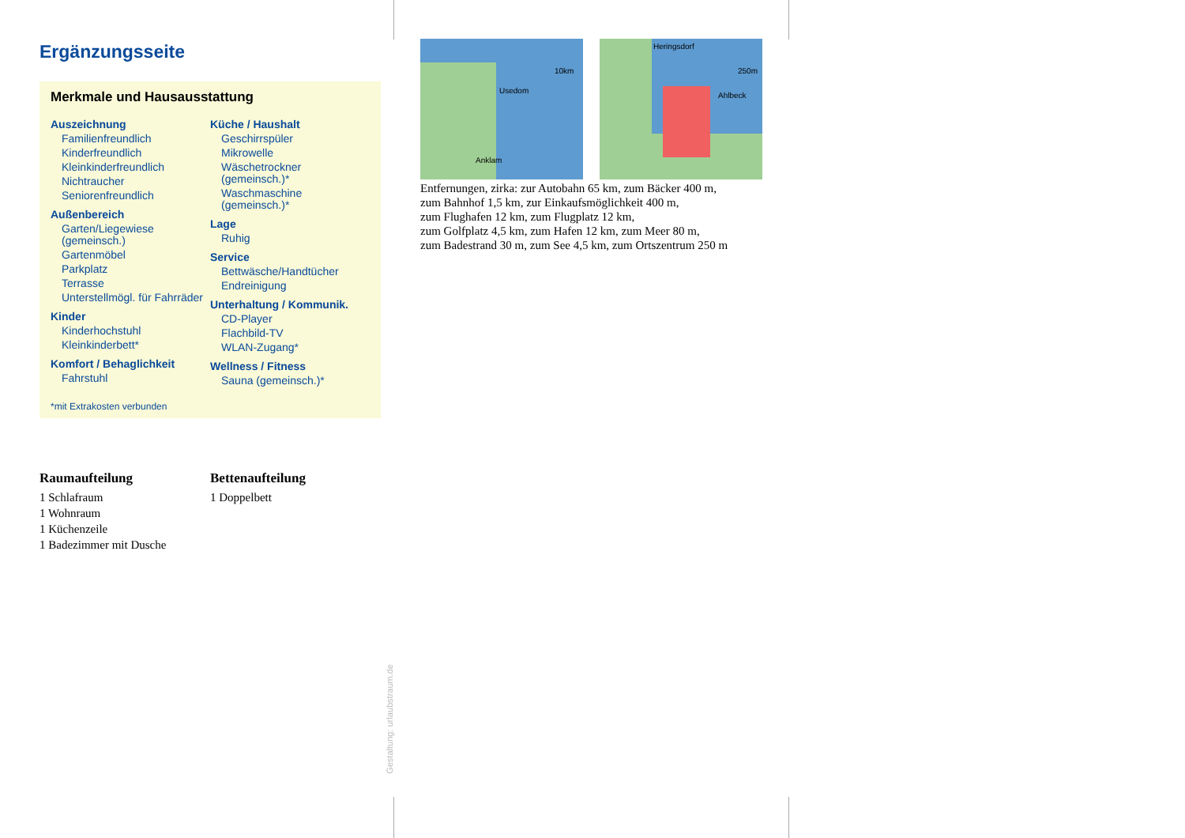Ergänzungsseite
Merkmale und Hausausstattung
Auszeichnung
Familienfreundlich
Kinderfreundlich
Kleinkinderfreundlich
Nichtraucher
Seniorenfreundlich
Außenbereich
Garten/Liegewiese (gemeinsch.)
Gartenmöbel
Parkplatz
Terrasse
Unterstellmögl. für Fahrräder
Kinder
Kinderhochstuhl
Kleinkinderbett*
Komfort / Behaglichkeit
Fahrstuhl
Küche / Haushalt
Geschirrspüler
Mikrowelle
Wäschetrockner (gemeinsch.)*
Waschmaschine (gemeinsch.)*
Lage
Ruhig
Service
Bettwäsche/Handtücher
Endreinigung
Unterhaltung / Kommunik.
CD-Player
Flachbild-TV
WLAN-Zugang*
Wellness / Fitness
Sauna (gemeinsch.)*
*mit Extrakosten verbunden
Raumaufteilung
1 Schlafraum
1 Wohnraum
1 Küchenzeile
1 Badezimmer mit Dusche
Bettenaufteilung
1 Doppelbett
Usedom
Anklam
10km
Heringsdorf
Ahlbeck
250m
Entfernungen, zirka: zur Autobahn 65 km, zum Bäcker 400 m,
zum Bahnhof 1,5 km, zur Einkaufsmöglichkeit 400 m,
zum Flughafen 12 km, zum Flugplatz 12 km,
zum Golfplatz 4,5 km, zum Hafen 12 km, zum Meer 80 m,
zum Badestrand 30 m, zum See 4,5 km, zum Ortszentrum 250 m
Gestaltung: urlaubstraum.de